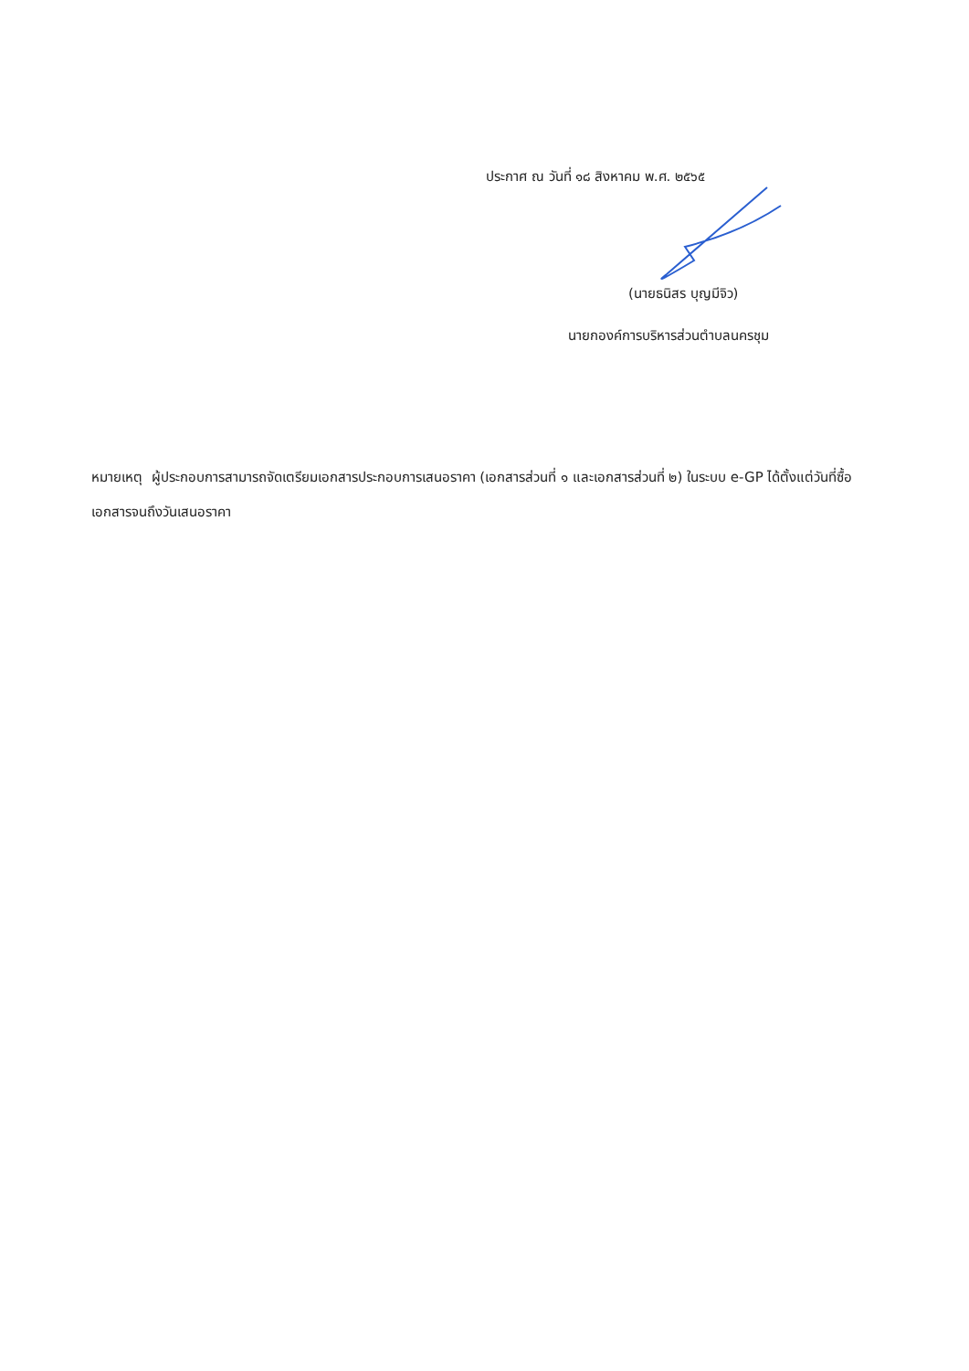ประกาศ ณ วันที่ ๑๘ สิงหาคม พ.ศ. ๒๕๖๕
(นายธนิสร บุญมีจิว)
นายกองค์การบริหารส่วนตำบลนครชุม
หมายเหตุ ผู้ประกอบการสามารถจัดเตรียมเอกสารประกอบการเสนอราคา (เอกสารส่วนที่ ๑ และเอกสารส่วนที่ ๒) ในระบบ e-GP ได้ตั้งแต่วันที่ซื้อเอกสารจนถึงวันเสนอราคา